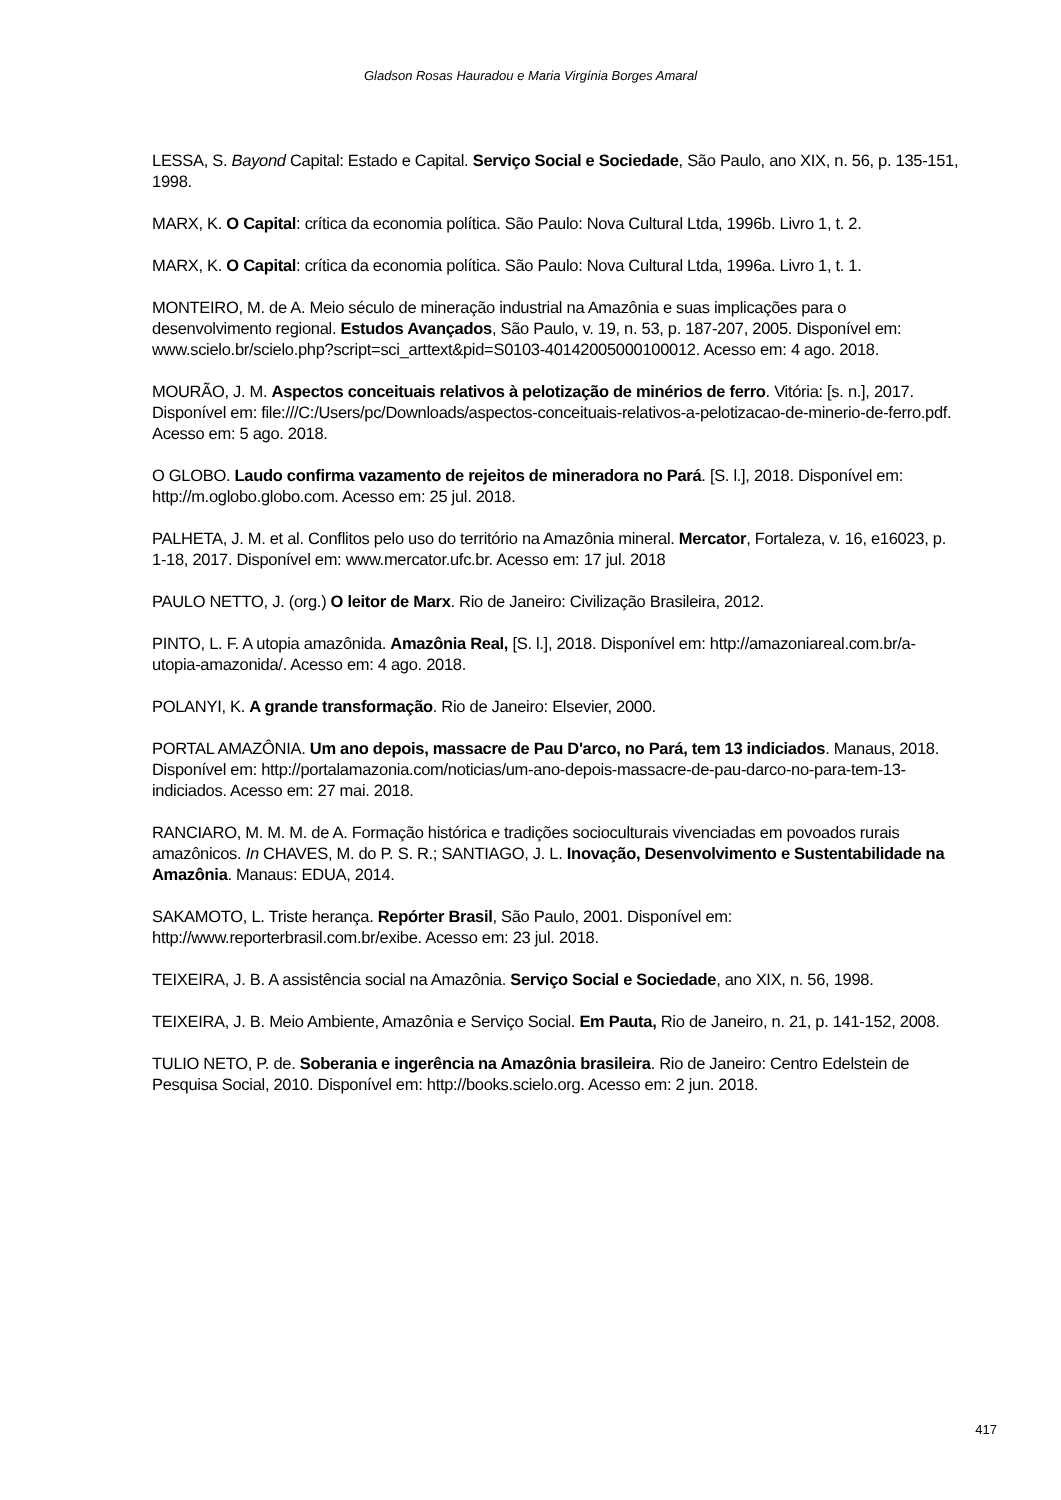Gladson Rosas Hauradou e Maria Virgínia Borges Amaral
LESSA, S. Bayond Capital: Estado e Capital. Serviço Social e Sociedade, São Paulo, ano XIX, n. 56, p. 135-151, 1998.
MARX, K. O Capital: crítica da economia política. São Paulo: Nova Cultural Ltda, 1996b. Livro 1, t. 2.
MARX, K. O Capital: crítica da economia política. São Paulo: Nova Cultural Ltda, 1996a. Livro 1, t. 1.
MONTEIRO, M. de A. Meio século de mineração industrial na Amazônia e suas implicações para o desenvolvimento regional. Estudos Avançados, São Paulo, v. 19, n. 53, p. 187-207, 2005. Disponível em: www.scielo.br/scielo.php?script=sci_arttext&pid=S0103-40142005000100012. Acesso em: 4 ago. 2018.
MOURÃO, J. M. Aspectos conceituais relativos à pelotização de minérios de ferro. Vitória: [s. n.], 2017. Disponível em: file:///C:/Users/pc/Downloads/aspectos-conceituais-relativos-a-pelotizacao-de-minerio-de-ferro.pdf. Acesso em: 5 ago. 2018.
O GLOBO. Laudo confirma vazamento de rejeitos de mineradora no Pará. [S. l.], 2018. Disponível em: http://m.oglobo.globo.com. Acesso em: 25 jul. 2018.
PALHETA, J. M. et al. Conflitos pelo uso do território na Amazônia mineral. Mercator, Fortaleza, v. 16, e16023, p. 1-18, 2017. Disponível em: www.mercator.ufc.br. Acesso em: 17 jul. 2018
PAULO NETTO, J. (org.) O leitor de Marx. Rio de Janeiro: Civilização Brasileira, 2012.
PINTO, L. F. A utopia amazônida. Amazônia Real, [S. l.], 2018. Disponível em: http://amazoniareal.com.br/a-utopia-amazonida/. Acesso em: 4 ago. 2018.
POLANYI, K. A grande transformação. Rio de Janeiro: Elsevier, 2000.
PORTAL AMAZÔNIA. Um ano depois, massacre de Pau D'arco, no Pará, tem 13 indiciados. Manaus, 2018. Disponível em: http://portalamazonia.com/noticias/um-ano-depois-massacre-de-pau-darco-no-para-tem-13-indiciados. Acesso em: 27 mai. 2018.
RANCIARO, M. M. M. de A. Formação histórica e tradições socioculturais vivenciadas em povoados rurais amazônicos. In CHAVES, M. do P. S. R.; SANTIAGO, J. L. Inovação, Desenvolvimento e Sustentabilidade na Amazônia. Manaus: EDUA, 2014.
SAKAMOTO, L. Triste herança. Repórter Brasil, São Paulo, 2001. Disponível em: http://www.reporterbrasil.com.br/exibe. Acesso em: 23 jul. 2018.
TEIXEIRA, J. B. A assistência social na Amazônia. Serviço Social e Sociedade, ano XIX, n. 56, 1998.
TEIXEIRA, J. B. Meio Ambiente, Amazônia e Serviço Social. Em Pauta, Rio de Janeiro, n. 21, p. 141-152, 2008.
TULIO NETO, P. de. Soberania e ingerência na Amazônia brasileira. Rio de Janeiro: Centro Edelstein de Pesquisa Social, 2010. Disponível em: http://books.scielo.org. Acesso em: 2 jun. 2018.
417